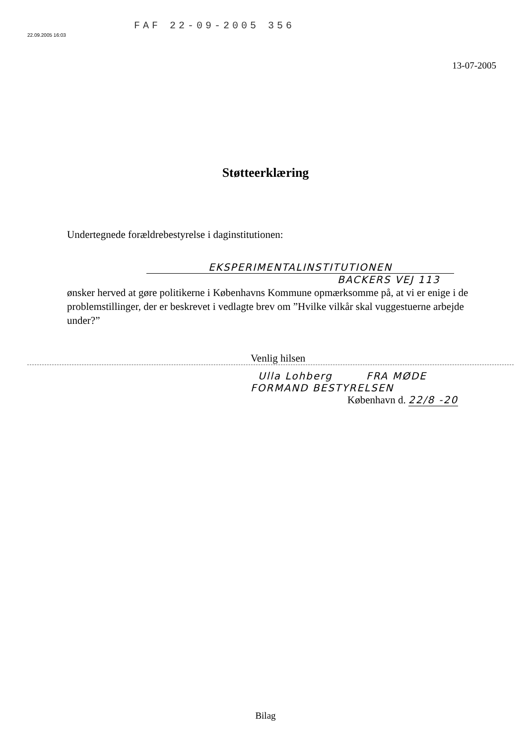FAF 22-09-2005 356
22.09.2005 16:03
13-07-2005
Støtteerklæring
Undertegnede forældrebestyrelse i daginstitutionen:
EKSPERIMENTALINSTITUTIONEN
BACKERS VEJ 113
ønsker herved at gøre politikerne i Københavns Kommune opmærksomme på, at vi er enige i de problemstillinger, der er beskrevet i vedlagte brev om ”Hvilke vilkår skal vuggestuerne arbejde under?”
Venlig hilsen
Ulla Lohberg FRA MØDE
FORMAND BESTYRELSEN
København d. 22/8 -20
Bilag